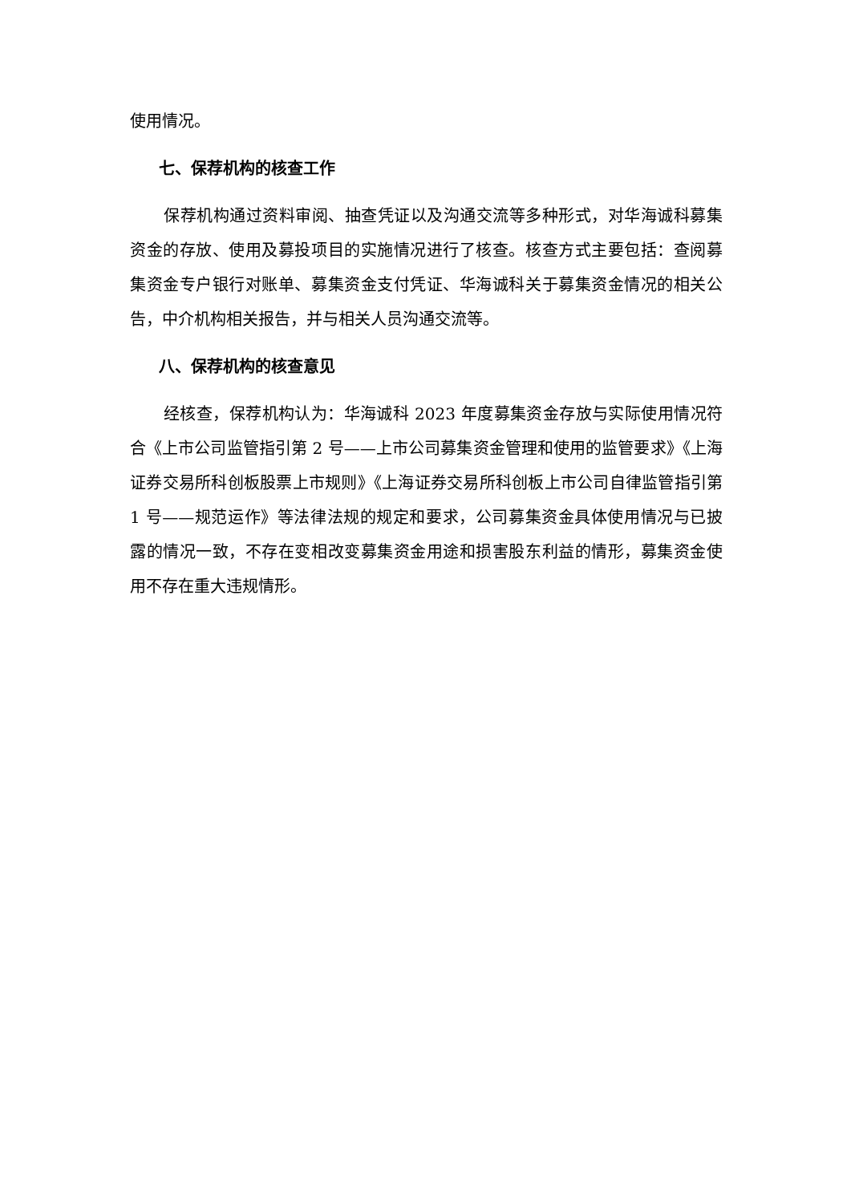使用情况。
七、保荐机构的核查工作
保荐机构通过资料审阅、抽查凭证以及沟通交流等多种形式，对华海诚科募集资金的存放、使用及募投项目的实施情况进行了核查。核查方式主要包括：查阅募集资金专户银行对账单、募集资金支付凭证、华海诚科关于募集资金情况的相关公告，中介机构相关报告，并与相关人员沟通交流等。
八、保荐机构的核查意见
经核查，保荐机构认为：华海诚科 2023 年度募集资金存放与实际使用情况符合《上市公司监管指引第 2 号——上市公司募集资金管理和使用的监管要求》《上海证券交易所科创板股票上市规则》《上海证券交易所科创板上市公司自律监管指引第 1 号——规范运作》等法律法规的规定和要求，公司募集资金具体使用情况与已披露的情况一致，不存在变相改变募集资金用途和损害股东利益的情形，募集资金使用不存在重大违规情形。